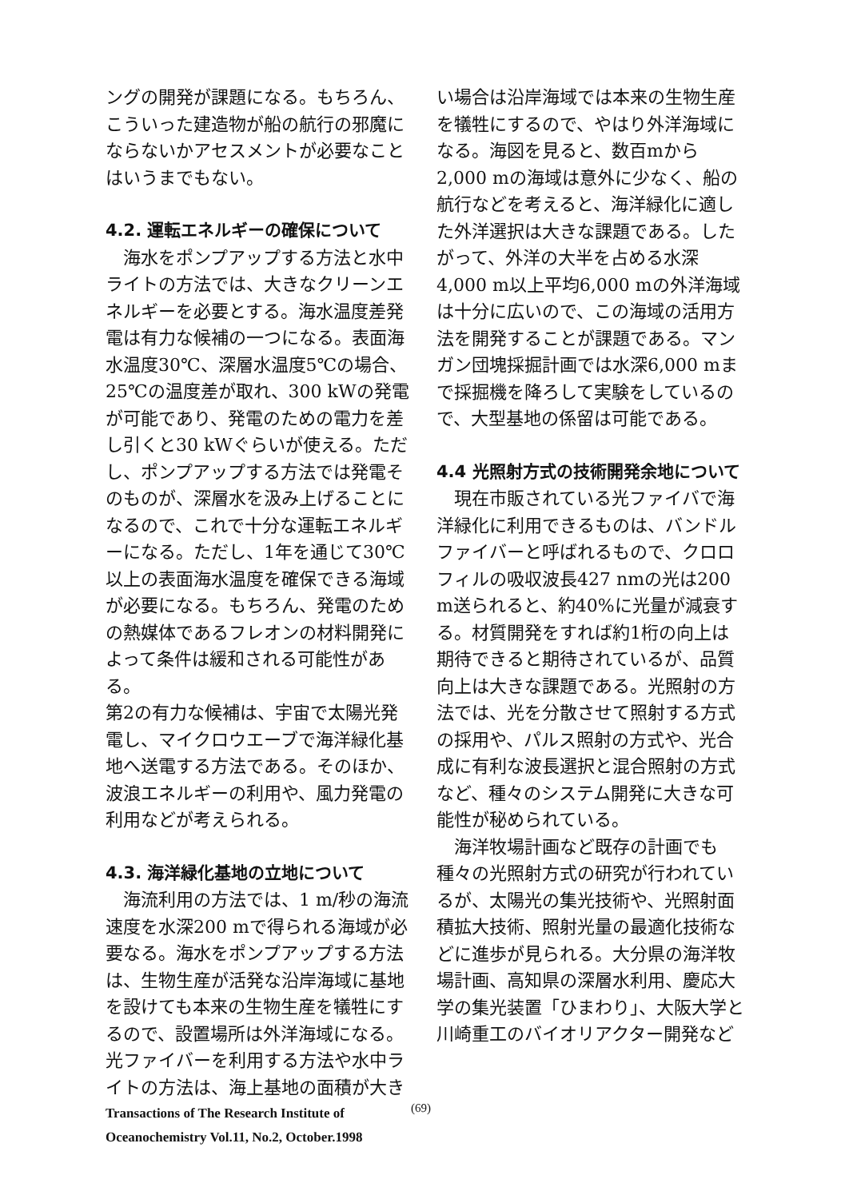ングの開発が課題になる。もちろん、こういった建造物が船の航行の邪魔にならないかアセスメントが必要なことはいうまでもない。
4.2. 運転エネルギーの確保について
海水をポンプアップする方法と水中ライトの方法では、大きなクリーンエネルギーを必要とする。海水温度差発電は有力な候補の一つになる。表面海水温度30℃、深層水温度5℃の場合、25℃の温度差が取れ、300 kWの発電が可能であり、発電のための電力を差し引くと30 kWぐらいが使える。ただし、ポンプアップする方法では発電そのものが、深層水を汲み上げることになるので、これで十分な運転エネルギーになる。ただし、1年を通じて30℃以上の表面海水温度を確保できる海域が必要になる。もちろん、発電のための熱媒体であるフレオンの材料開発によって条件は緩和される可能性がある。
第2の有力な候補は、宇宙で太陽光発電し、マイクロウエーブで海洋緑化基地へ送電する方法である。そのほか、波浪エネルギーの利用や、風力発電の利用などが考えられる。
4.3. 海洋緑化基地の立地について
海流利用の方法では、1 m/秒の海流速度を水深200 mで得られる海域が必要なる。海水をポンプアップする方法は、生物生産が活発な沿岸海域に基地を設けても本来の生物生産を犠牲にするので、設置場所は外洋海域になる。光ファイバーを利用する方法や水中ライトの方法は、海上基地の面積が大き
い場合は沿岸海域では本来の生物生産を犠牲にするので、やはり外洋海域になる。海図を見ると、数百mから2,000 mの海域は意外に少なく、船の航行などを考えると、海洋緑化に適した外洋選択は大きな課題である。したがって、外洋の大半を占める水深4,000 m以上平均6,000 mの外洋海域は十分に広いので、この海域の活用方法を開発することが課題である。マンガン団塊採掘計画では水深6,000 mまで採掘機を降ろして実験をしているので、大型基地の係留は可能である。
4.4 光照射方式の技術開発余地について
現在市販されている光ファイバで海洋緑化に利用できるものは、バンドルファイバーと呼ばれるもので、クロロフィルの吸収波長427 nmの光は200 m送られると、約40%に光量が減衰する。材質開発をすれば約1桁の向上は期待できると期待されているが、品質向上は大きな課題である。光照射の方法では、光を分散させて照射する方式の採用や、パルス照射の方式や、光合成に有利な波長選択と混合照射の方式など、種々のシステム開発に大きな可能性が秘められている。
海洋牧場計画など既存の計画でも種々の光照射方式の研究が行われているが、太陽光の集光技術や、光照射面積拡大技術、照射光量の最適化技術などに進歩が見られる。大分県の海洋牧場計画、高知県の深層水利用、慶応大学の集光装置「ひまわり」、大阪大学と川崎重工のバイオリアクター開発など
Transactions of The Research Institute of
Oceanochemistry Vol.11, No.2, October.1998
(69)